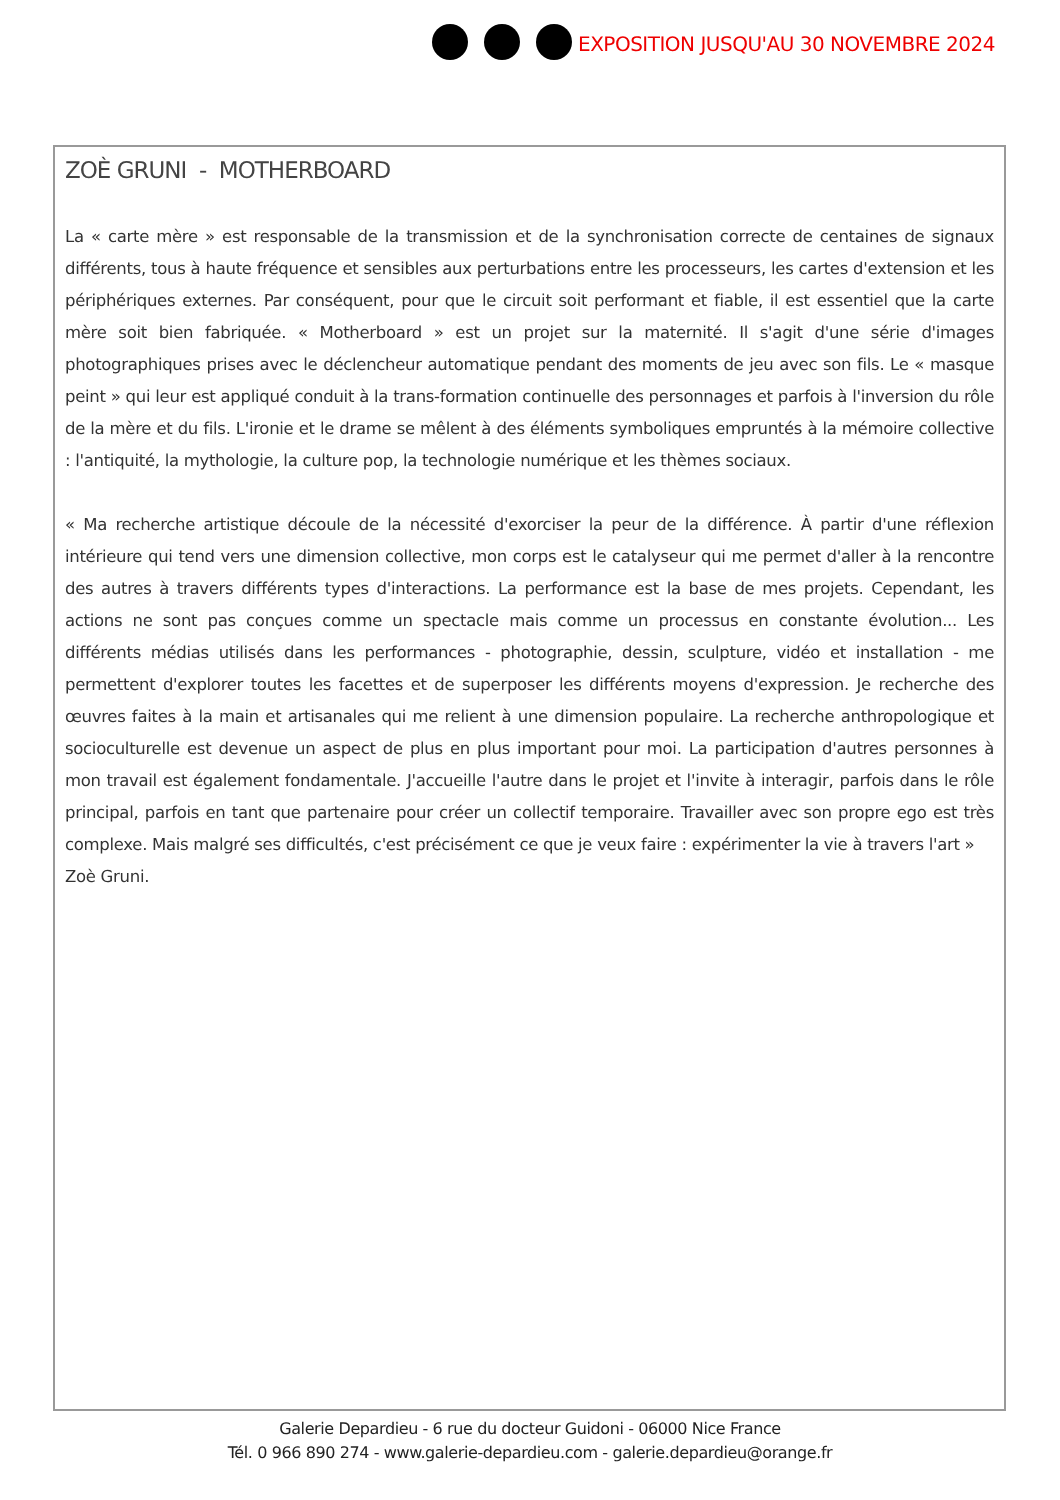EXPOSITION JUSQU'AU 30 NOVEMBRE 2024
ZOÈ GRUNI - MOTHERBOARD
La « carte mère » est responsable de la transmission et de la synchronisation correcte de centaines de signaux différents, tous à haute fréquence et sensibles aux perturbations entre les processeurs, les cartes d'extension et les périphériques externes. Par conséquent, pour que le circuit soit performant et fiable, il est essentiel que la carte mère soit bien fabriquée. « Motherboard » est un projet sur la maternité. Il s'agit d'une série d'images photographiques prises avec le déclencheur automatique pendant des moments de jeu avec son fils. Le « masque peint » qui leur est appliqué conduit à la trans-formation continuelle des personnages et parfois à l'inversion du rôle de la mère et du fils. L'ironie et le drame se mêlent à des éléments symboliques empruntés à la mémoire collective : l'antiquité, la mythologie, la culture pop, la technologie numérique et les thèmes sociaux.
« Ma recherche artistique découle de la nécessité d'exorciser la peur de la différence. À partir d'une réflexion intérieure qui tend vers une dimension collective, mon corps est le catalyseur qui me permet d'aller à la rencontre des autres à travers différents types d'interactions. La performance est la base de mes projets. Cependant, les actions ne sont pas conçues comme un spectacle mais comme un processus en constante évolution... Les différents médias utilisés dans les performances - photographie, dessin, sculpture, vidéo et installation - me permettent d'explorer toutes les facettes et de superposer les différents moyens d'expression. Je recherche des œuvres faites à la main et artisanales qui me relient à une dimension populaire. La recherche anthropologique et socioculturelle est devenue un aspect de plus en plus important pour moi. La participation d'autres personnes à mon travail est également fondamentale. J'accueille l'autre dans le projet et l'invite à interagir, parfois dans le rôle principal, parfois en tant que partenaire pour créer un collectif temporaire. Travailler avec son propre ego est très complexe. Mais malgré ses difficultés, c'est précisément ce que je veux faire : expérimenter la vie à travers l'art »
Zoè Gruni.
Galerie Depardieu - 6 rue du docteur Guidoni - 06000 Nice France
Tél. 0 966 890 274 - www.galerie-depardieu.com - galerie.depardieu@orange.fr